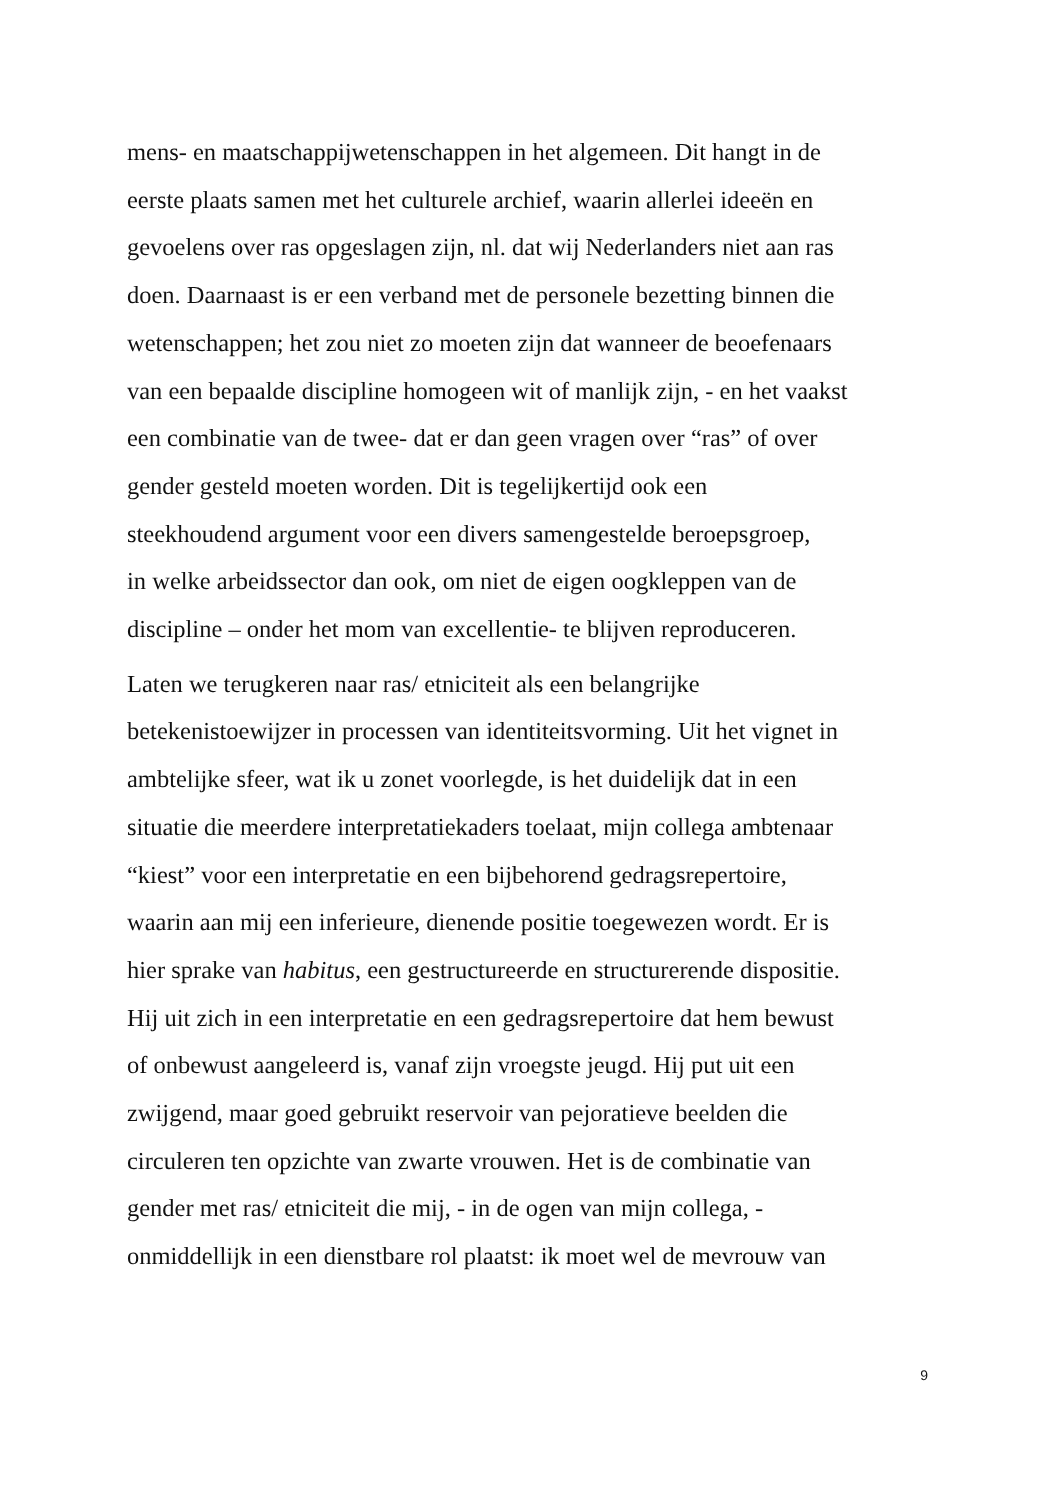mens- en maatschappijwetenschappen in het algemeen. Dit hangt in de
eerste plaats samen met het culturele archief, waarin allerlei ideeën en
gevoelens over ras opgeslagen zijn, nl. dat wij Nederlanders niet aan ras
doen. Daarnaast is er een verband met de personele bezetting binnen die
wetenschappen; het zou niet zo moeten zijn dat wanneer de beoefenaars
van een bepaalde discipline homogeen wit of manlijk zijn, - en het vaakst
een combinatie van de twee- dat er dan geen vragen over “ras” of over
gender gesteld moeten worden. Dit is tegelijkertijd ook een
steekhoudend argument voor een divers samengestelde beroepsgroep,
in welke arbeidssector dan ook, om niet de eigen oogkleppen van de
discipline – onder het mom van excellentie- te blijven reproduceren.
Laten we terugkeren naar ras/ etniciteit als een belangrijke
betekenistoewijzer in processen van identiteitsvorming. Uit het vignet in
ambtelijke sfeer, wat ik u zonet voorlegde, is het duidelijk dat in een
situatie die meerdere interpretatiekaders toelaat, mijn collega ambtenaar
“kiest” voor een interpretatie en een bijbehorend gedragsrepertoire,
waarin aan mij een inferieure, dienende positie toegewezen wordt. Er is
hier sprake van habitus, een gestructureerde en structurerende dispositie.
Hij uit zich in een interpretatie en een gedragsrepertoire dat hem bewust
of onbewust aangeleerd is, vanaf zijn vroegste jeugd. Hij put uit een
zwijgend, maar goed gebruikt reservoir van pejoratieve beelden die
circuleren ten opzichte van zwarte vrouwen. Het is de combinatie van
gender met ras/ etniciteit die mij, - in de ogen van mijn collega, -
onmiddellijk in een dienstbare rol plaatst: ik moet wel de mevrouw van
9